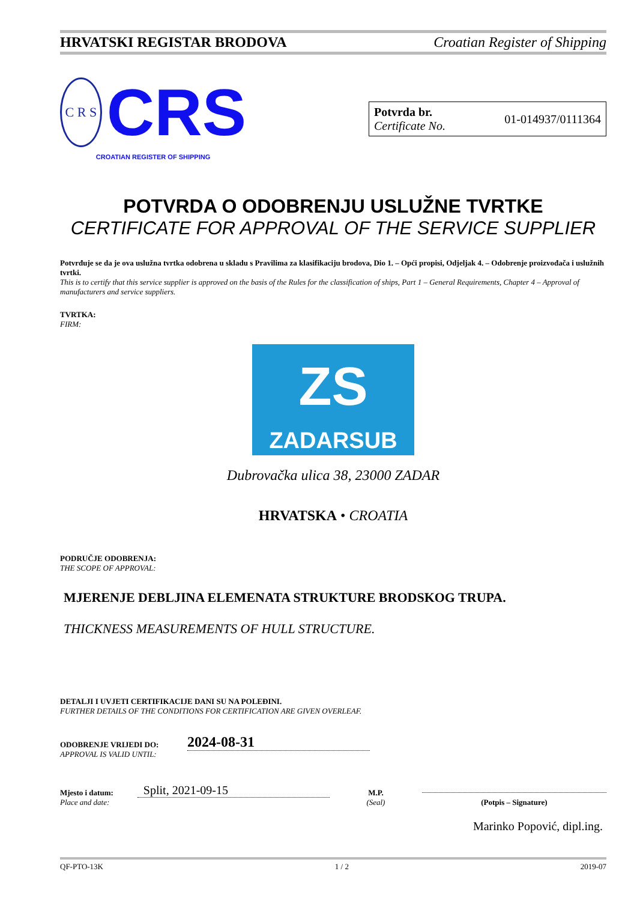HRVATSKI REGISTAR BRODOVA Croatian Register of Shipping
C R S
CRS
CROATIAN REGISTER OF SHIPPING
Potvrda br.
Certificate No.
01-014937/0111364
POTVRDA O ODOBRENJU USLUŽNE TVRTKE
CERTIFICATE FOR APPROVAL OF THE SERVICE SUPPLIER
Potvrđuje se da je ova uslužna tvrtka odobrena u skladu s Pravilima za klasifikaciju brodova, Dio 1. – Opći propisi, Odjeljak 4. – Odobrenje proizvođača i uslužnih tvrtki.
This is to certify that this service supplier is approved on the basis of the Rules for the classification of ships, Part 1 – General Requirements, Chapter 4 – Approval of manufacturers and service suppliers.
TVRTKA:
FIRM:
ZS
ZADARSUB
Dubrovačka ulica 38, 23000 ZADAR
HRVATSKA • CROATIA
PODRUČJE ODOBRENJA:
THE SCOPE OF APPROVAL:
MJERENJE DEBLJINA ELEMENATA STRUKTURE BRODSKOG TRUPA.
THICKNESS MEASUREMENTS OF HULL STRUCTURE.
DETALJI I UVJETI CERTIFIKACIJE DANI SU NA POLEĐINI.
FURTHER DETAILS OF THE CONDITIONS FOR CERTIFICATION ARE GIVEN OVERLEAF.
ODOBRENJE VRIJEDI DO:
APPROVAL IS VALID UNTIL:
2024-08-31
Mjesto i datum:
Place and date:
Split, 2021-09-15
M.P.
(Seal)
(Potpis – Signature)
Marinko Popović, dipl.ing.
QF-PTO-13K 1 / 2 2019-07